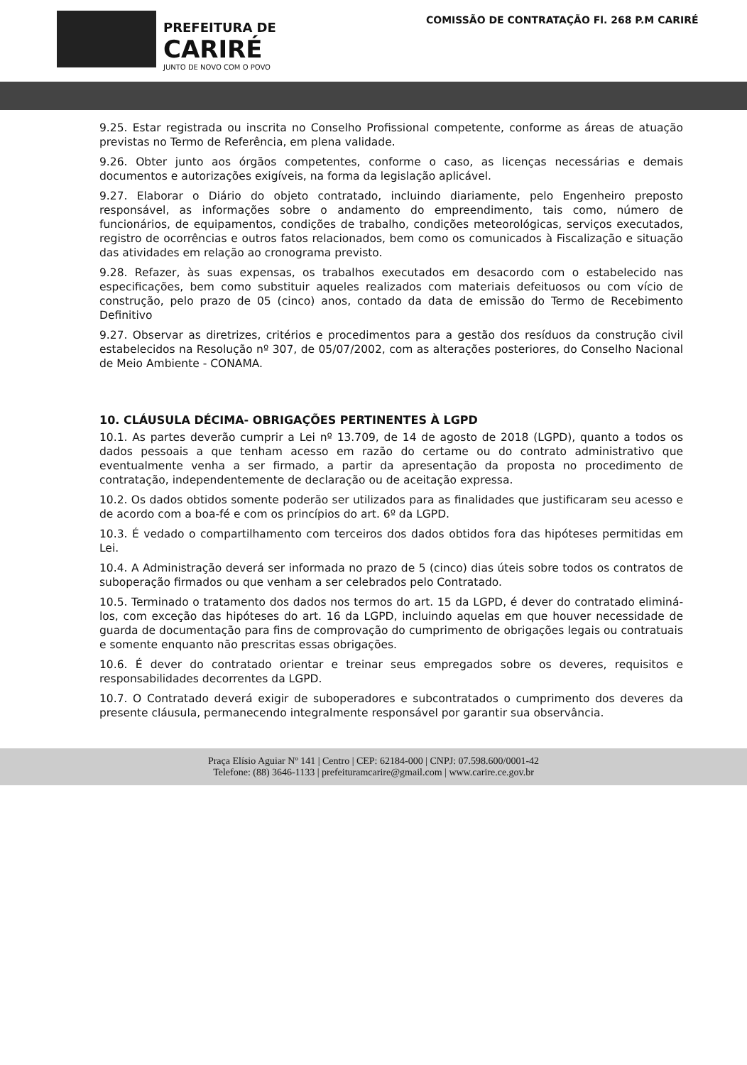PREFEITURA DE
CARIRÉ
JUNTO DE NOVO COM O POVO
COMISSÃO DE CONTRATAÇÃO Fl. 268 P.M CARIRÉ
9.25. Estar registrada ou inscrita no Conselho Profissional competente, conforme as áreas de atuação previstas no Termo de Referência, em plena validade.
9.26. Obter junto aos órgãos competentes, conforme o caso, as licenças necessárias e demais documentos e autorizações exigíveis, na forma da legislação aplicável.
9.27. Elaborar o Diário do objeto contratado, incluindo diariamente, pelo Engenheiro preposto responsável, as informações sobre o andamento do empreendimento, tais como, número de funcionários, de equipamentos, condições de trabalho, condições meteorológicas, serviços executados, registro de ocorrências e outros fatos relacionados, bem como os comunicados à Fiscalização e situação das atividades em relação ao cronograma previsto.
9.28. Refazer, às suas expensas, os trabalhos executados em desacordo com o estabelecido nas especificações, bem como substituir aqueles realizados com materiais defeituosos ou com vício de construção, pelo prazo de 05 (cinco) anos, contado da data de emissão do Termo de Recebimento Definitivo
9.27. Observar as diretrizes, critérios e procedimentos para a gestão dos resíduos da construção civil estabelecidos na Resolução nº 307, de 05/07/2002, com as alterações posteriores, do Conselho Nacional de Meio Ambiente - CONAMA.
10. CLÁUSULA DÉCIMA- OBRIGAÇÕES PERTINENTES À LGPD
10.1. As partes deverão cumprir a Lei nº 13.709, de 14 de agosto de 2018 (LGPD), quanto a todos os dados pessoais a que tenham acesso em razão do certame ou do contrato administrativo que eventualmente venha a ser firmado, a partir da apresentação da proposta no procedimento de contratação, independentemente de declaração ou de aceitação expressa.
10.2. Os dados obtidos somente poderão ser utilizados para as finalidades que justificaram seu acesso e de acordo com a boa-fé e com os princípios do art. 6º da LGPD.
10.3. É vedado o compartilhamento com terceiros dos dados obtidos fora das hipóteses permitidas em Lei.
10.4. A Administração deverá ser informada no prazo de 5 (cinco) dias úteis sobre todos os contratos de suboperação firmados ou que venham a ser celebrados pelo Contratado.
10.5. Terminado o tratamento dos dados nos termos do art. 15 da LGPD, é dever do contratado eliminá-los, com exceção das hipóteses do art. 16 da LGPD, incluindo aquelas em que houver necessidade de guarda de documentação para fins de comprovação do cumprimento de obrigações legais ou contratuais e somente enquanto não prescritas essas obrigações.
10.6. É dever do contratado orientar e treinar seus empregados sobre os deveres, requisitos e responsabilidades decorrentes da LGPD.
10.7. O Contratado deverá exigir de suboperadores e subcontratados o cumprimento dos deveres da presente cláusula, permanecendo integralmente responsável por garantir sua observância.
Praça Elísio Aguiar Nº 141 | Centro | CEP: 62184-000 | CNPJ: 07.598.600/0001-42
Telefone: (88) 3646-1133 | prefeituramcarire@gmail.com | www.carire.ce.gov.br